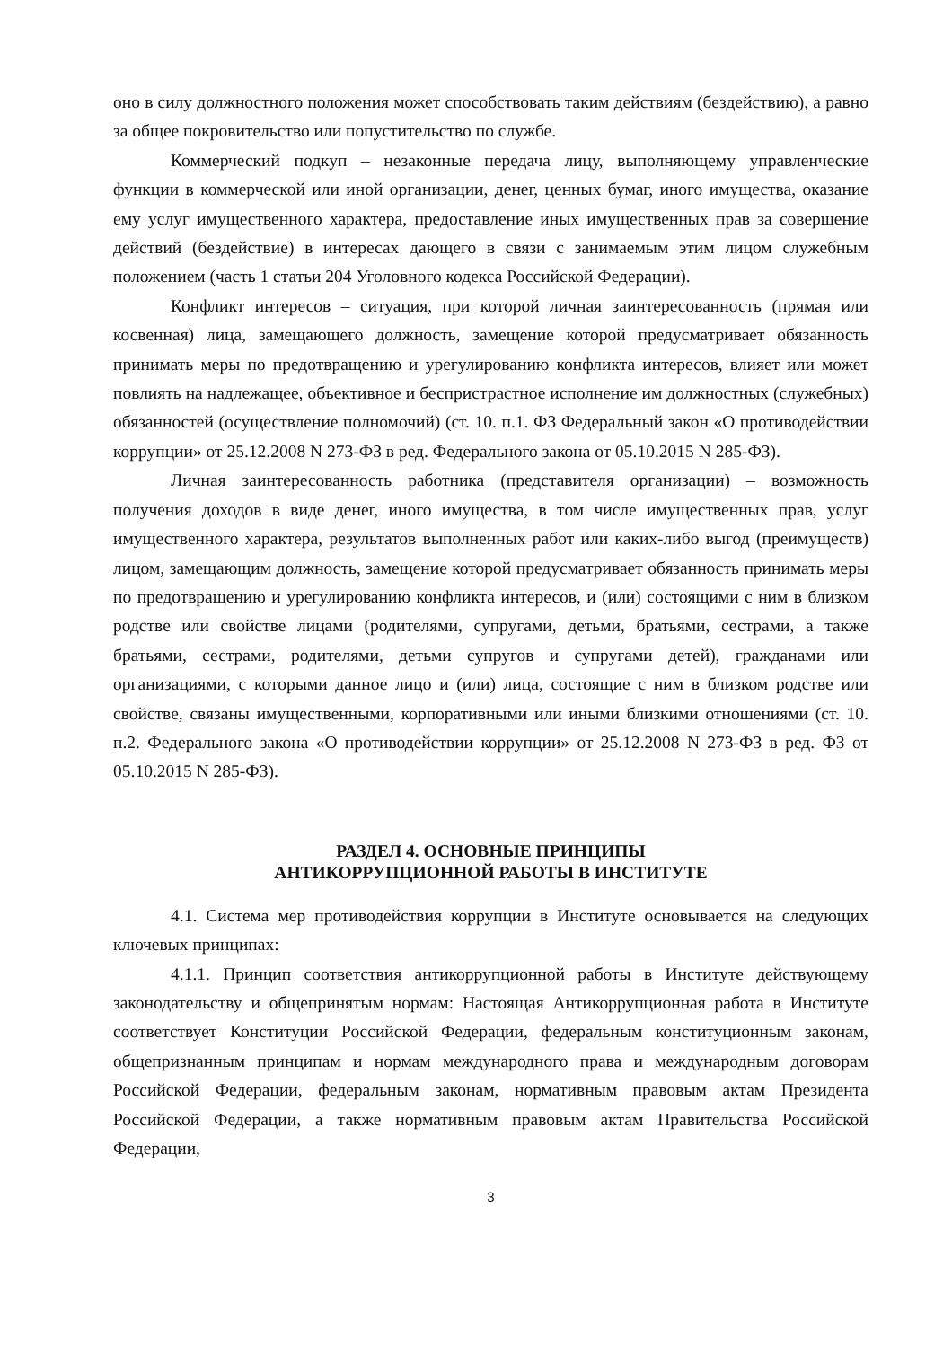оно в силу должностного положения может способствовать таким действиям (бездействию), а равно за общее покровительство или попустительство по службе.
Коммерческий подкуп – незаконные передача лицу, выполняющему управленческие функции в коммерческой или иной организации, денег, ценных бумаг, иного имущества, оказание ему услуг имущественного характера, предоставление иных имущественных прав за совершение действий (бездействие) в интересах дающего в связи с занимаемым этим лицом служебным положением (часть 1 статьи 204 Уголовного кодекса Российской Федерации).
Конфликт интересов – ситуация, при которой личная заинтересованность (прямая или косвенная) лица, замещающего должность, замещение которой предусматривает обязанность принимать меры по предотвращению и урегулированию конфликта интересов, влияет или может повлиять на надлежащее, объективное и беспристрастное исполнение им должностных (служебных) обязанностей (осуществление полномочий) (ст. 10. п.1. ФЗ Федеральный закон «О противодействии коррупции» от 25.12.2008 N 273-ФЗ в ред. Федерального закона от 05.10.2015 N 285-ФЗ).
Личная заинтересованность работника (представителя организации) – возможность получения доходов в виде денег, иного имущества, в том числе имущественных прав, услуг имущественного характера, результатов выполненных работ или каких-либо выгод (преимуществ) лицом, замещающим должность, замещение которой предусматривает обязанность принимать меры по предотвращению и урегулированию конфликта интересов, и (или) состоящими с ним в близком родстве или свойстве лицами (родителями, супругами, детьми, братьями, сестрами, а также братьями, сестрами, родителями, детьми супругов и супругами детей), гражданами или организациями, с которыми данное лицо и (или) лица, состоящие с ним в близком родстве или свойстве, связаны имущественными, корпоративными или иными близкими отношениями (ст. 10. п.2. Федерального закона «О противодействии коррупции» от 25.12.2008 N 273-ФЗ в ред. ФЗ от 05.10.2015 N 285-ФЗ).
РАЗДЕЛ 4. ОСНОВНЫЕ ПРИНЦИПЫ
АНТИКОРРУПЦИОННОЙ РАБОТЫ В ИНСТИТУТЕ
4.1. Система мер противодействия коррупции в Институте основывается на следующих ключевых принципах:
4.1.1. Принцип соответствия антикоррупционной работы в Институте действующему законодательству и общепринятым нормам: Настоящая Антикоррупционная работа в Институте соответствует Конституции Российской Федерации, федеральным конституционным законам, общепризнанным принципам и нормам международного права и международным договорам Российской Федерации, федеральным законам, нормативным правовым актам Президента Российской Федерации, а также нормативным правовым актам Правительства Российской Федерации,
3